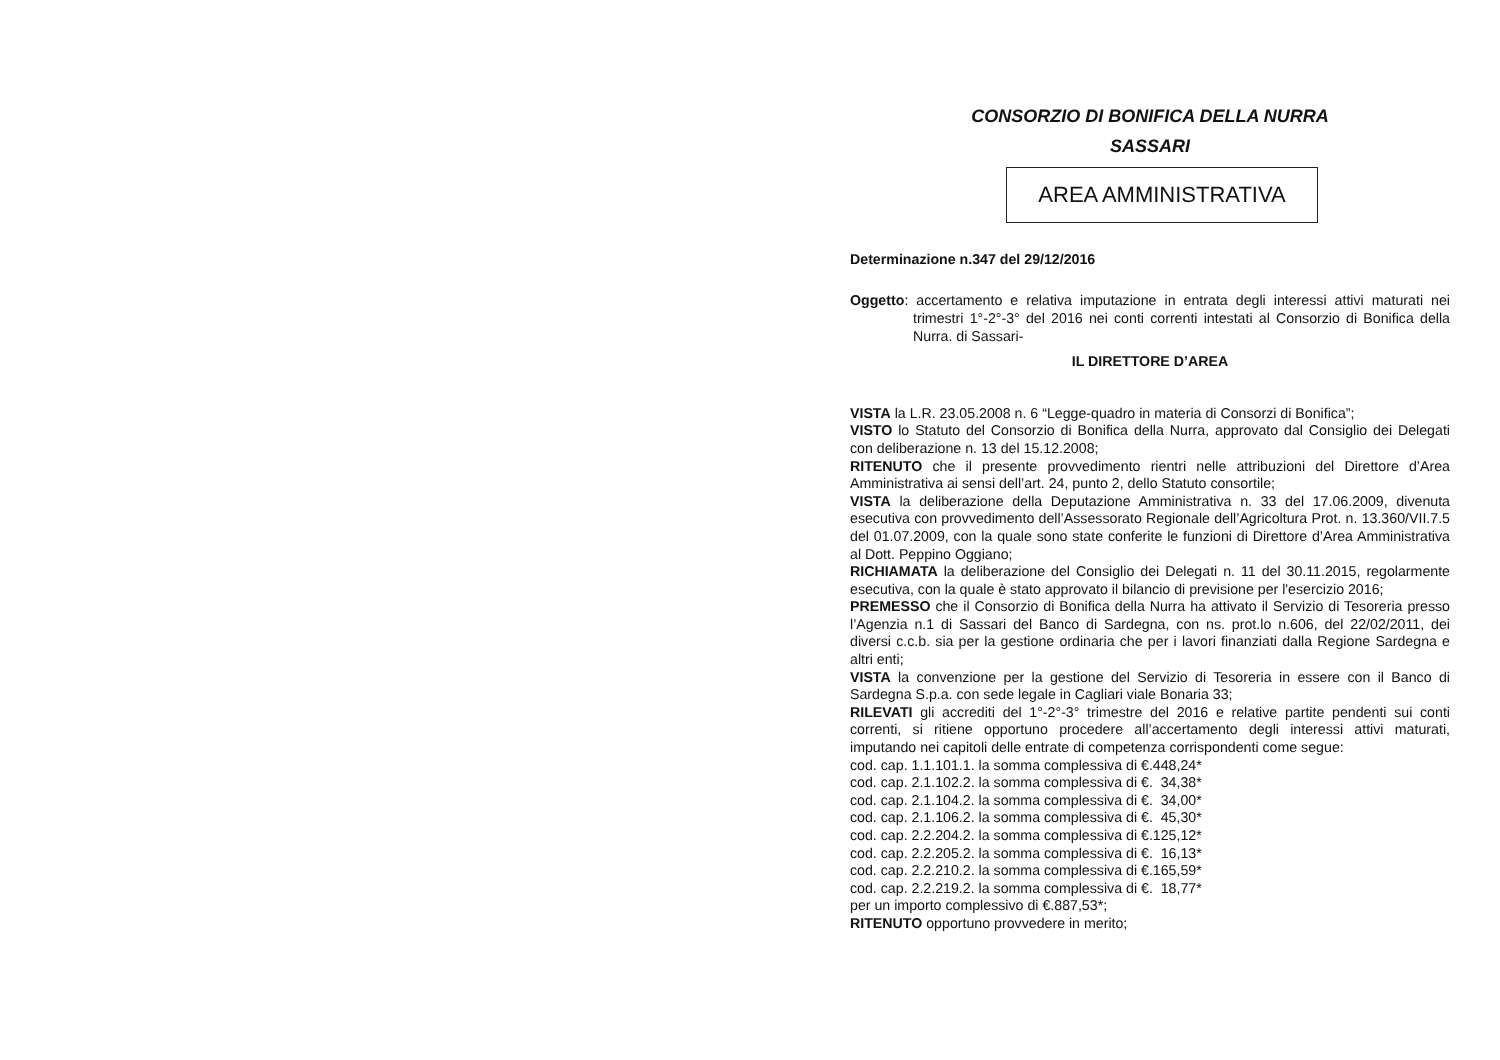CONSORZIO DI BONIFICA DELLA NURRA
SASSARI
AREA AMMINISTRATIVA
Determinazione n.347 del 29/12/2016
Oggetto: accertamento e relativa imputazione in entrata degli interessi attivi maturati nei trimestri 1°-2°-3° del 2016 nei conti correnti intestati al Consorzio di Bonifica della Nurra. di Sassari-
IL DIRETTORE D’AREA
VISTA la L.R. 23.05.2008 n. 6 “Legge-quadro in materia di Consorzi di Bonifica”;
VISTO lo Statuto del Consorzio di Bonifica della Nurra, approvato dal Consiglio dei Delegati con deliberazione n. 13 del 15.12.2008;
RITENUTO che il presente provvedimento rientri nelle attribuzioni del Direttore d’Area Amministrativa ai sensi dell’art. 24, punto 2, dello Statuto consortile;
VISTA la deliberazione della Deputazione Amministrativa n. 33 del 17.06.2009, divenuta esecutiva con provvedimento dell’Assessorato Regionale dell’Agricoltura Prot. n. 13.360/VII.7.5 del 01.07.2009, con la quale sono state conferite le funzioni di Direttore d’Area Amministrativa al Dott. Peppino Oggiano;
RICHIAMATA la deliberazione del Consiglio dei Delegati n. 11 del 30.11.2015, regolarmente esecutiva, con la quale è stato approvato il bilancio di previsione per l'esercizio 2016;
PREMESSO che il Consorzio di Bonifica della Nurra ha attivato il Servizio di Tesoreria presso l’Agenzia n.1 di Sassari del Banco di Sardegna, con ns. prot.lo n.606, del 22/02/2011, dei diversi c.c.b. sia per la gestione ordinaria che per i lavori finanziati dalla Regione Sardegna e altri enti;
VISTA la convenzione per la gestione del Servizio di Tesoreria in essere con il Banco di Sardegna S.p.a. con sede legale in Cagliari viale Bonaria 33;
RILEVATI gli accrediti del 1°-2°-3° trimestre del 2016 e relative partite pendenti sui conti correnti, si ritiene opportuno procedere all’accertamento degli interessi attivi maturati, imputando nei capitoli delle entrate di competenza corrispondenti come segue:
cod. cap. 1.1.101.1. la somma complessiva di €.448,24*
cod. cap. 2.1.102.2. la somma complessiva di €.  34,38*
cod. cap. 2.1.104.2. la somma complessiva di €.  34,00*
cod. cap. 2.1.106.2. la somma complessiva di €.  45,30*
cod. cap. 2.2.204.2. la somma complessiva di €.125,12*
cod. cap. 2.2.205.2. la somma complessiva di €.  16,13*
cod. cap. 2.2.210.2. la somma complessiva di €.165,59*
cod. cap. 2.2.219.2. la somma complessiva di €.  18,77*
per un importo complessivo di €.887,53*;
RITENUTO opportuno provvedere in merito;